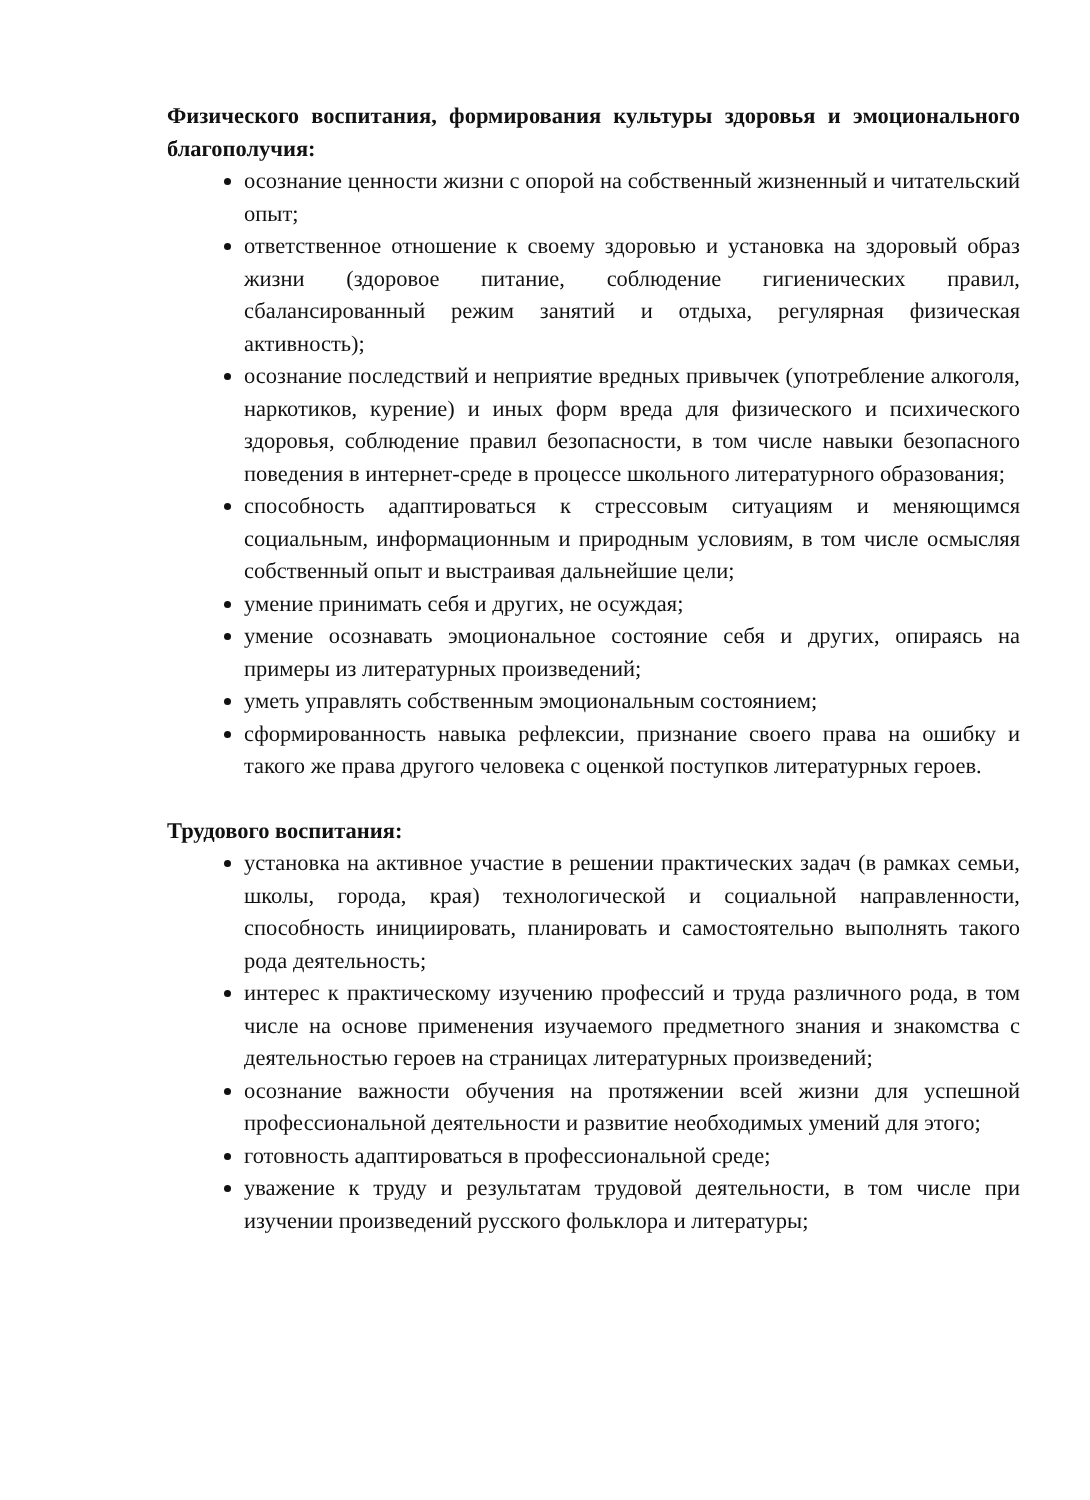Физического воспитания, формирования культуры здоровья и эмоционального благополучия:
осознание ценности жизни с опорой на собственный жизненный и читательский опыт;
ответственное отношение к своему здоровью и установка на здоровый образ жизни (здоровое питание, соблюдение гигиенических правил, сбалансированный режим занятий и отдыха, регулярная физическая активность);
осознание последствий и неприятие вредных привычек (употребление алкоголя, наркотиков, курение) и иных форм вреда для физического и психического здоровья, соблюдение правил безопасности, в том числе навыки безопасного поведения в интернет-среде в процессе школьного литературного образования;
способность адаптироваться к стрессовым ситуациям и меняющимся социальным, информационным и природным условиям, в том числе осмысляя собственный опыт и выстраивая дальнейшие цели;
умение принимать себя и других, не осуждая;
умение осознавать эмоциональное состояние себя и других, опираясь на примеры из литературных произведений;
уметь управлять собственным эмоциональным состоянием;
сформированность навыка рефлексии, признание своего права на ошибку и такого же права другого человека с оценкой поступков литературных героев.
Трудового воспитания:
установка на активное участие в решении практических задач (в рамках семьи, школы, города, края) технологической и социальной направленности, способность инициировать, планировать и самостоятельно выполнять такого рода деятельность;
интерес к практическому изучению профессий и труда различного рода, в том числе на основе применения изучаемого предметного знания и знакомства с деятельностью героев на страницах литературных произведений;
осознание важности обучения на протяжении всей жизни для успешной профессиональной деятельности и развитие необходимых умений для этого;
готовность адаптироваться в профессиональной среде;
уважение к труду и результатам трудовой деятельности, в том числе при изучении произведений русского фольклора и литературы;